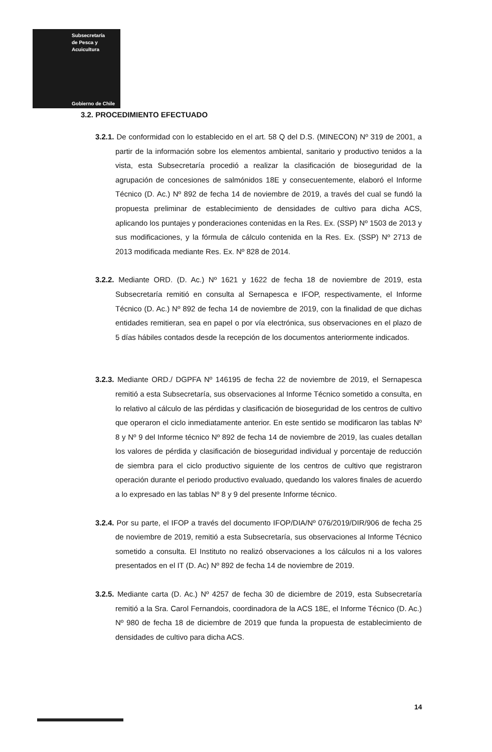Subsecretaría
de Pesca y
Acuicultura
Gobierno de Chile
3.2. PROCEDIMIENTO EFECTUADO
3.2.1. De conformidad con lo establecido en el art. 58 Q del D.S. (MINECON) Nº 319 de 2001, a partir de la información sobre los elementos ambiental, sanitario y productivo tenidos a la vista, esta Subsecretaría procedió a realizar la clasificación de bioseguridad de la agrupación de concesiones de salmónidos 18E y consecuentemente, elaboró el Informe Técnico (D. Ac.) Nº 892 de fecha 14 de noviembre de 2019, a través del cual se fundó la propuesta preliminar de establecimiento de densidades de cultivo para dicha ACS, aplicando los puntajes y ponderaciones contenidas en la Res. Ex. (SSP) Nº 1503 de 2013 y sus modificaciones, y la fórmula de cálculo contenida en la Res. Ex. (SSP) Nº 2713 de 2013 modificada mediante Res. Ex. Nº 828 de 2014.
3.2.2. Mediante ORD. (D. Ac.) Nº 1621 y 1622 de fecha 18 de noviembre de 2019, esta Subsecretaría remitió en consulta al Sernapesca e IFOP, respectivamente, el Informe Técnico (D. Ac.) Nº 892 de fecha 14 de noviembre de 2019, con la finalidad de que dichas entidades remitieran, sea en papel o por vía electrónica, sus observaciones en el plazo de 5 días hábiles contados desde la recepción de los documentos anteriormente indicados.
3.2.3. Mediante ORD./ DGPFA Nº 146195 de fecha 22 de noviembre de 2019, el Sernapesca remitió a esta Subsecretaría, sus observaciones al Informe Técnico sometido a consulta, en lo relativo al cálculo de las pérdidas y clasificación de bioseguridad de los centros de cultivo que operaron el ciclo inmediatamente anterior. En este sentido se modificaron las tablas Nº 8 y Nº 9 del Informe técnico Nº 892 de fecha 14 de noviembre de 2019, las cuales detallan los valores de pérdida y clasificación de bioseguridad individual y porcentaje de reducción de siembra para el ciclo productivo siguiente de los centros de cultivo que registraron operación durante el periodo productivo evaluado, quedando los valores finales de acuerdo a lo expresado en las tablas Nº 8 y 9 del presente Informe técnico.
3.2.4. Por su parte, el IFOP a través del documento IFOP/DIA/Nº 076/2019/DIR/906 de fecha 25 de noviembre de 2019, remitió a esta Subsecretaría, sus observaciones al Informe Técnico sometido a consulta. El Instituto no realizó observaciones a los cálculos ni a los valores presentados en el IT (D. Ac) Nº 892 de fecha 14 de noviembre de 2019.
3.2.5. Mediante carta (D. Ac.) Nº 4257 de fecha 30 de diciembre de 2019, esta Subsecretaría remitió a la Sra. Carol Fernandois, coordinadora de la ACS 18E, el Informe Técnico (D. Ac.) Nº 980 de fecha 18 de diciembre de 2019 que funda la propuesta de establecimiento de densidades de cultivo para dicha ACS.
14